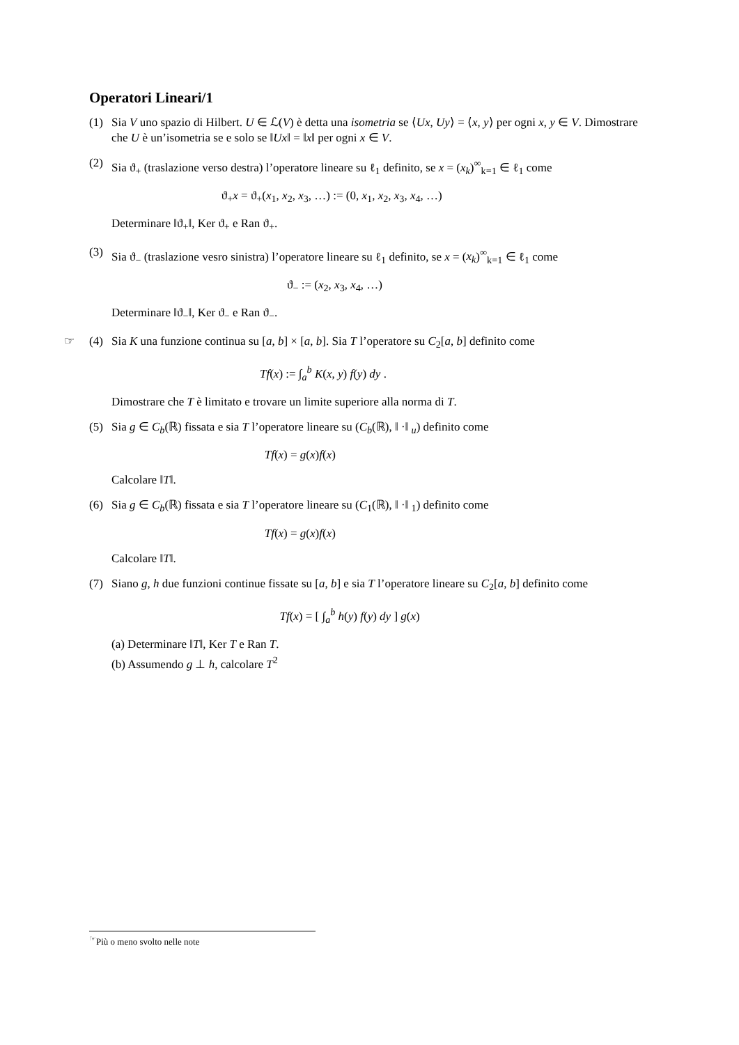Operatori Lineari/1
(1) Sia V uno spazio di Hilbert. U ∈ ℒ(V) è detta una isometria se ⟨Ux, Uy⟩ = ⟨x, y⟩ per ogni x, y ∈ V. Dimostrare che U è un’isometria se e solo se ‖Ux‖ = ‖x‖ per ogni x ∈ V.
(2) Sia ϑ<sub>+</sub> (traslazione verso destra) l’operatore lineare su ℓ<sub>1</sub> definito, se x = (x<sub>k</sub>)<sup>∞</sup><sub>k=1</sub> ∈ ℓ<sub>1</sub> come
ϑ<sub>+</sub>x = ϑ<sub>+</sub>(x<sub>1</sub>, x<sub>2</sub>, x<sub>3</sub>, …) := (0, x<sub>1</sub>, x<sub>2</sub>, x<sub>3</sub>, x<sub>4</sub>, …)
Determinare ‖ϑ<sub>+</sub>‖, Ker ϑ<sub>+</sub> e Ran ϑ<sub>+</sub>.
(3) Sia ϑ<sub>−</sub> (traslazione vesro sinistra) l’operatore lineare su ℓ<sub>1</sub> definito, se x = (x<sub>k</sub>)<sup>∞</sup><sub>k=1</sub> ∈ ℓ<sub>1</sub> come
ϑ<sub>−</sub> := (x<sub>2</sub>, x<sub>3</sub>, x<sub>4</sub>, …)
Determinare ‖ϑ<sub>−</sub>‖, Ker ϑ<sub>−</sub> e Ran ϑ<sub>−</sub>.
☞ (4) Sia K una funzione continua su [a, b] × [a, b]. Sia T l’operatore su C<sub>2</sub>[a, b] definito come
Tf(x) := ∫<sub>a</sub><sup>b</sup> K(x, y) f(y) dy .
Dimostrare che T è limitato e trovare un limite superiore alla norma di T.
(5) Sia g ∈ C<sub>b</sub>(ℝ) fissata e sia T l’operatore lineare su (C<sub>b</sub>(ℝ), ‖ ·‖ <sub>u</sub>) definito come
Tf(x) = g(x)f(x)
Calcolare ‖T‖.
(6) Sia g ∈ C<sub>b</sub>(ℝ) fissata e sia T l’operatore lineare su (C<sub>1</sub>(ℝ), ‖ ·‖ <sub>1</sub>) definito come
Tf(x) = g(x)f(x)
Calcolare ‖T‖.
(7) Siano g, h due funzioni continue fissate su [a, b] e sia T l’operatore lineare su C<sub>2</sub>[a, b] definito come
Tf(x) = [ ∫<sub>a</sub><sup>b</sup> h(y) f(y) dy ] g(x)
(a) Determinare ‖T‖, Ker T e Ran T.
(b) Assumendo g ⊥ h, calcolare T<sup>2</sup>
<sup>☞</sup>Più o meno svolto nelle note